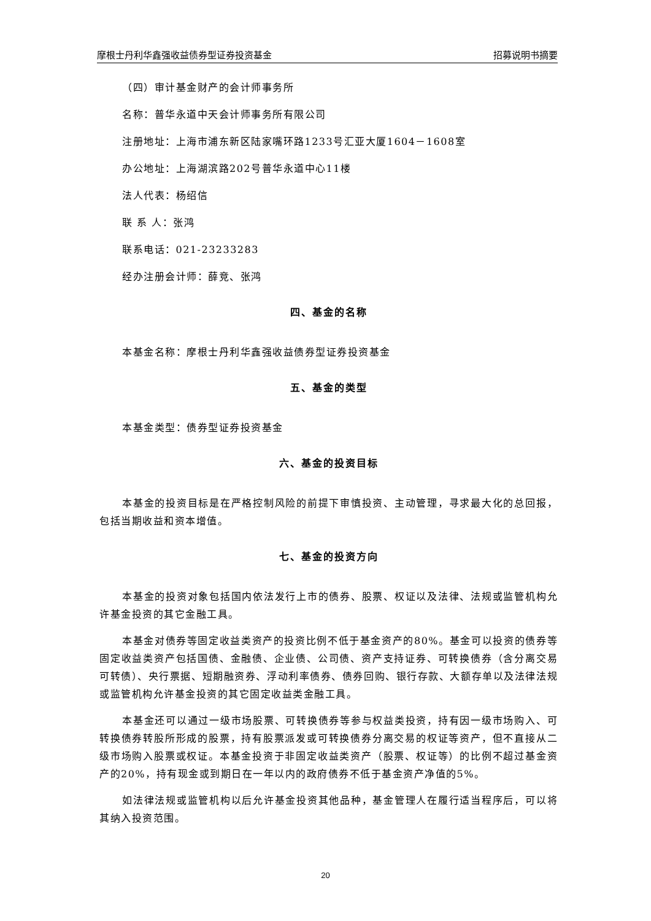摩根士丹利华鑫强收益债券型证券投资基金 招募说明书摘要
（四）审计基金财产的会计师事务所
名称：普华永道中天会计师事务所有限公司
注册地址：上海市浦东新区陆家嘴环路1233号汇亚大厦1604－1608室
办公地址：上海湖滨路202号普华永道中心11楼
法人代表：杨绍信
联 系 人：张鸿
联系电话：021-23233283
经办注册会计师：薛竞、张鸿
四、基金的名称
本基金名称：摩根士丹利华鑫强收益债券型证券投资基金
五、基金的类型
本基金类型：债券型证券投资基金
六、基金的投资目标
本基金的投资目标是在严格控制风险的前提下审慎投资、主动管理，寻求最大化的总回报，包括当期收益和资本增值。
七、基金的投资方向
本基金的投资对象包括国内依法发行上市的债券、股票、权证以及法律、法规或监管机构允许基金投资的其它金融工具。
本基金对债券等固定收益类资产的投资比例不低于基金资产的80%。基金可以投资的债券等固定收益类资产包括国债、金融债、企业债、公司债、资产支持证券、可转换债券（含分离交易可转债）、央行票据、短期融资券、浮动利率债券、债券回购、银行存款、大额存单以及法律法规或监管机构允许基金投资的其它固定收益类金融工具。
本基金还可以通过一级市场股票、可转换债券等参与权益类投资，持有因一级市场购入、可转换债券转股所形成的股票，持有股票派发或可转换债券分离交易的权证等资产，但不直接从二级市场购入股票或权证。本基金投资于非固定收益类资产（股票、权证等）的比例不超过基金资产的20%，持有现金或到期日在一年以内的政府债券不低于基金资产净值的5%。
如法律法规或监管机构以后允许基金投资其他品种，基金管理人在履行适当程序后，可以将其纳入投资范围。
20